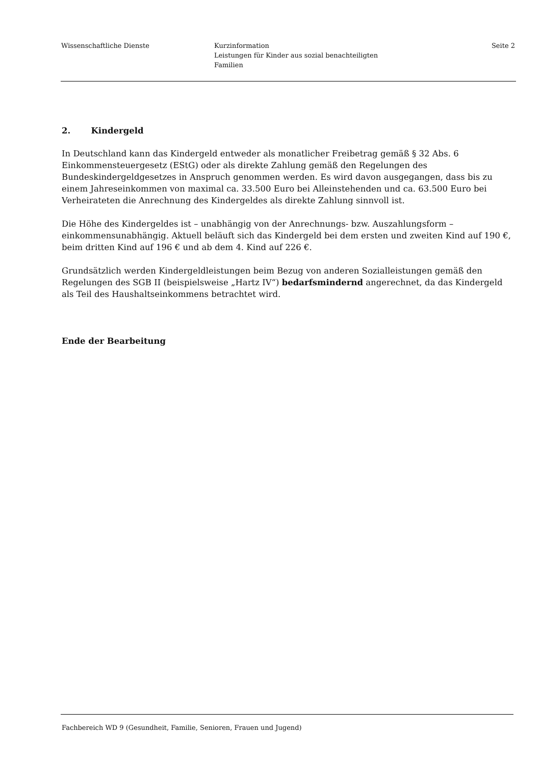Wissenschaftliche Dienste Kurzinformation
Leistungen für Kinder aus sozial benachteiligten
Familien
Seite 2
2. Kindergeld
In Deutschland kann das Kindergeld entweder als monatlicher Freibetrag gemäß § 32 Abs. 6 Einkommensteuergesetz (EStG) oder als direkte Zahlung gemäß den Regelungen des Bundeskindergeldgesetzes in Anspruch genommen werden. Es wird davon ausgegangen, dass bis zu einem Jahreseinkommen von maximal ca. 33.500 Euro bei Alleinstehenden und ca. 63.500 Euro bei Verheirateten die Anrechnung des Kindergeldes als direkte Zahlung sinnvoll ist.
Die Höhe des Kindergeldes ist – unabhängig von der Anrechnungs- bzw. Auszahlungsform – einkommensunabhängig. Aktuell beläuft sich das Kindergeld bei dem ersten und zweiten Kind auf 190 €, beim dritten Kind auf 196 € und ab dem 4. Kind auf 226 €.
Grundsätzlich werden Kindergeldleistungen beim Bezug von anderen Sozialleistungen gemäß den Regelungen des SGB II (beispielsweise „Hartz IV“) bedarfsmindernd angerechnet, da das Kindergeld als Teil des Haushaltseinkommens betrachtet wird.
Ende der Bearbeitung
Fachbereich WD 9 (Gesundheit, Familie, Senioren, Frauen und Jugend)